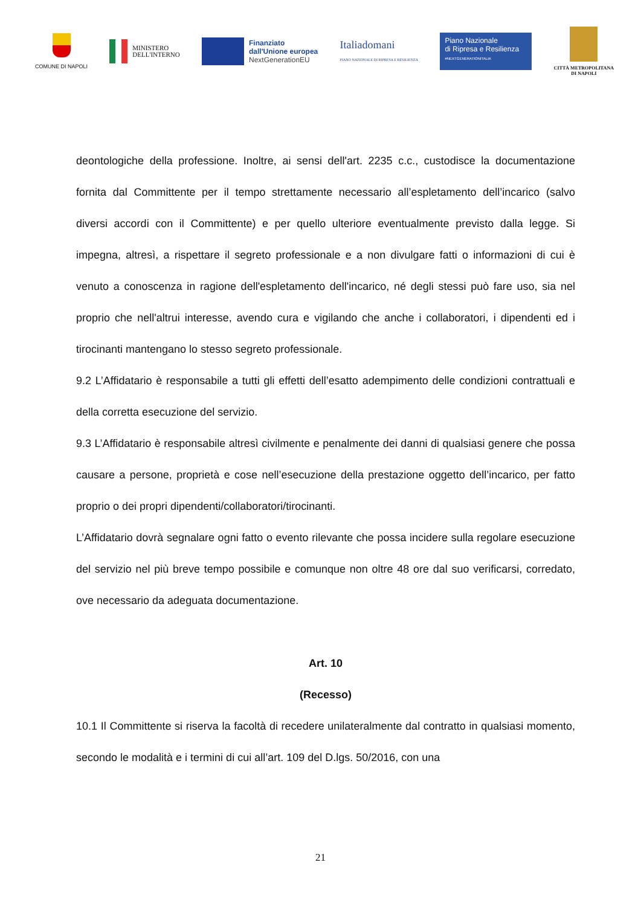COMUNE DI NAPOLI
MINISTERO
DELL'INTERNO
Finanziato
dall'Unione europea
NextGenerationEU
Italiadomani
PIANO NAZIONALE DI RIPRESA E RESILIENZA
Piano Nazionale
di Ripresa e Resilienza
#NEXTGENERATIONITALIA
CITTÀ METROPOLITANA
DI NAPOLI
deontologiche della professione. Inoltre, ai sensi dell'art. 2235 c.c., custodisce la documentazione fornita dal Committente per il tempo strettamente necessario all’espletamento dell’incarico (salvo diversi accordi con il Committente) e per quello ulteriore eventualmente previsto dalla legge. Si impegna, altresì, a rispettare il segreto professionale e a non divulgare fatti o informazioni di cui è venuto a conoscenza in ragione dell'espletamento dell'incarico, né degli stessi può fare uso, sia nel proprio che nell'altrui interesse, avendo cura e vigilando che anche i collaboratori, i dipendenti ed i tirocinanti mantengano lo stesso segreto professionale.
9.2 L’Affidatario è responsabile a tutti gli effetti dell’esatto adempimento delle condizioni contrattuali e della corretta esecuzione del servizio.
9.3 L’Affidatario è responsabile altresì civilmente e penalmente dei danni di qualsiasi genere che possa causare a persone, proprietà e cose nell’esecuzione della prestazione oggetto dell’incarico, per fatto proprio o dei propri dipendenti/collaboratori/tirocinanti.
L’Affidatario dovrà segnalare ogni fatto o evento rilevante che possa incidere sulla regolare esecuzione del servizio nel più breve tempo possibile e comunque non oltre 48 ore dal suo verificarsi, corredato, ove necessario da adeguata documentazione.
Art. 10
(Recesso)
10.1 Il Committente si riserva la facoltà di recedere unilateralmente dal contratto in qualsiasi momento, secondo le modalità e i termini di cui all’art. 109 del D.lgs. 50/2016, con una
21